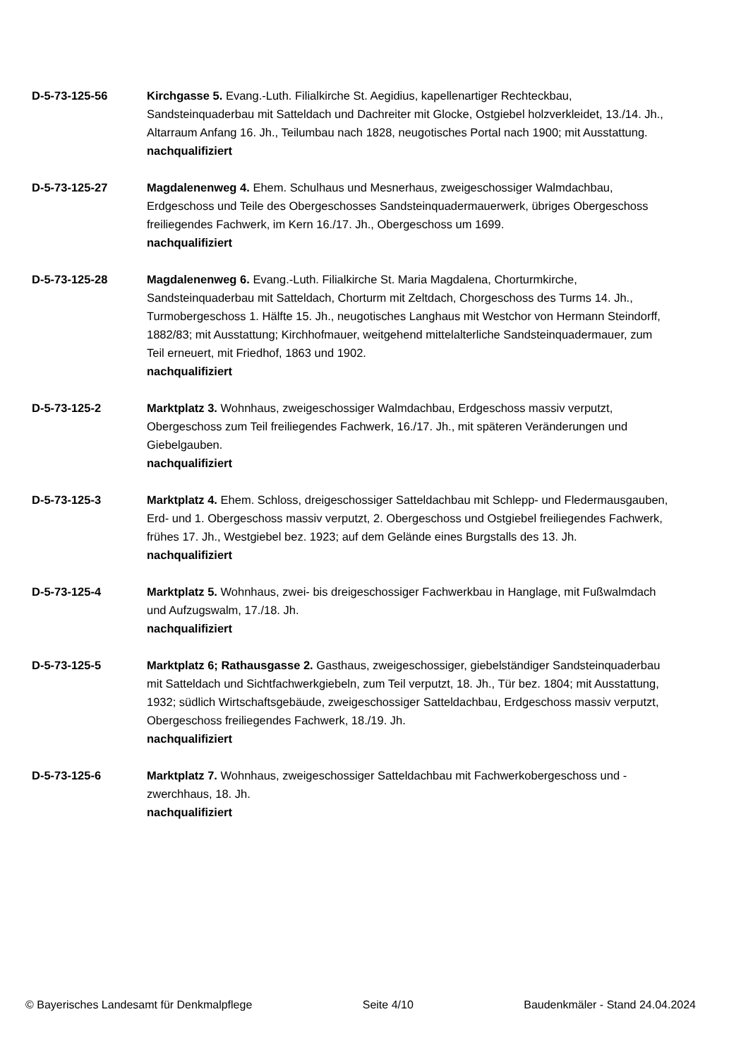D-5-73-125-56 Kirchgasse 5. Evang.-Luth. Filialkirche St. Aegidius, kapellenartiger Rechteckbau, Sandsteinquaderbau mit Satteldach und Dachreiter mit Glocke, Ostgiebel holzverkleidet, 13./14. Jh., Altarraum Anfang 16. Jh., Teilumbau nach 1828, neugotisches Portal nach 1900; mit Ausstattung.
nachqualifiziert
D-5-73-125-27 Magdalenenweg 4. Ehem. Schulhaus und Mesnerhaus, zweigeschossiger Walmdachbau, Erdgeschoss und Teile des Obergeschosses Sandsteinquadermauerwerk, übriges Obergeschoss freiliegendes Fachwerk, im Kern 16./17. Jh., Obergeschoss um 1699.
nachqualifiziert
D-5-73-125-28 Magdalenenweg 6. Evang.-Luth. Filialkirche St. Maria Magdalena, Chorturmkirche, Sandsteinquaderbau mit Satteldach, Chorturm mit Zeltdach, Chorgeschoss des Turms 14. Jh., Turmobergeschoss 1. Hälfte 15. Jh., neugotisches Langhaus mit Westchor von Hermann Steindorff, 1882/83; mit Ausstattung; Kirchhofmauer, weitgehend mittelalterliche Sandsteinquadermauer, zum Teil erneuert, mit Friedhof, 1863 und 1902.
nachqualifiziert
D-5-73-125-2 Marktplatz 3. Wohnhaus, zweigeschossiger Walmdachbau, Erdgeschoss massiv verputzt, Obergeschoss zum Teil freiliegendes Fachwerk, 16./17. Jh., mit späteren Veränderungen und Giebelgauben.
nachqualifiziert
D-5-73-125-3 Marktplatz 4. Ehem. Schloss, dreigeschossiger Satteldachbau mit Schlepp- und Fledermausgauben, Erd- und 1. Obergeschoss massiv verputzt, 2. Obergeschoss und Ostgiebel freiliegendes Fachwerk, frühes 17. Jh., Westgiebel bez. 1923; auf dem Gelände eines Burgstalls des 13. Jh.
nachqualifiziert
D-5-73-125-4 Marktplatz 5. Wohnhaus, zwei- bis dreigeschossiger Fachwerkbau in Hanglage, mit Fußwalmdach und Aufzugswalm, 17./18. Jh.
nachqualifiziert
D-5-73-125-5 Marktplatz 6; Rathausgasse 2. Gasthaus, zweigeschossiger, giebelständiger Sandsteinquaderbau mit Satteldach und Sichtfachwerkgiebeln, zum Teil verputzt, 18. Jh., Tür bez. 1804; mit Ausstattung, 1932; südlich Wirtschaftsgebäude, zweigeschossiger Satteldachbau, Erdgeschoss massiv verputzt, Obergeschoss freiliegendes Fachwerk, 18./19. Jh.
nachqualifiziert
D-5-73-125-6 Marktplatz 7. Wohnhaus, zweigeschossiger Satteldachbau mit Fachwerkobergeschoss und -zwerchhaus, 18. Jh.
nachqualifiziert
© Bayerisches Landesamt für Denkmalpflege Seite 4/10 Baudenkmäler - Stand 24.04.2024